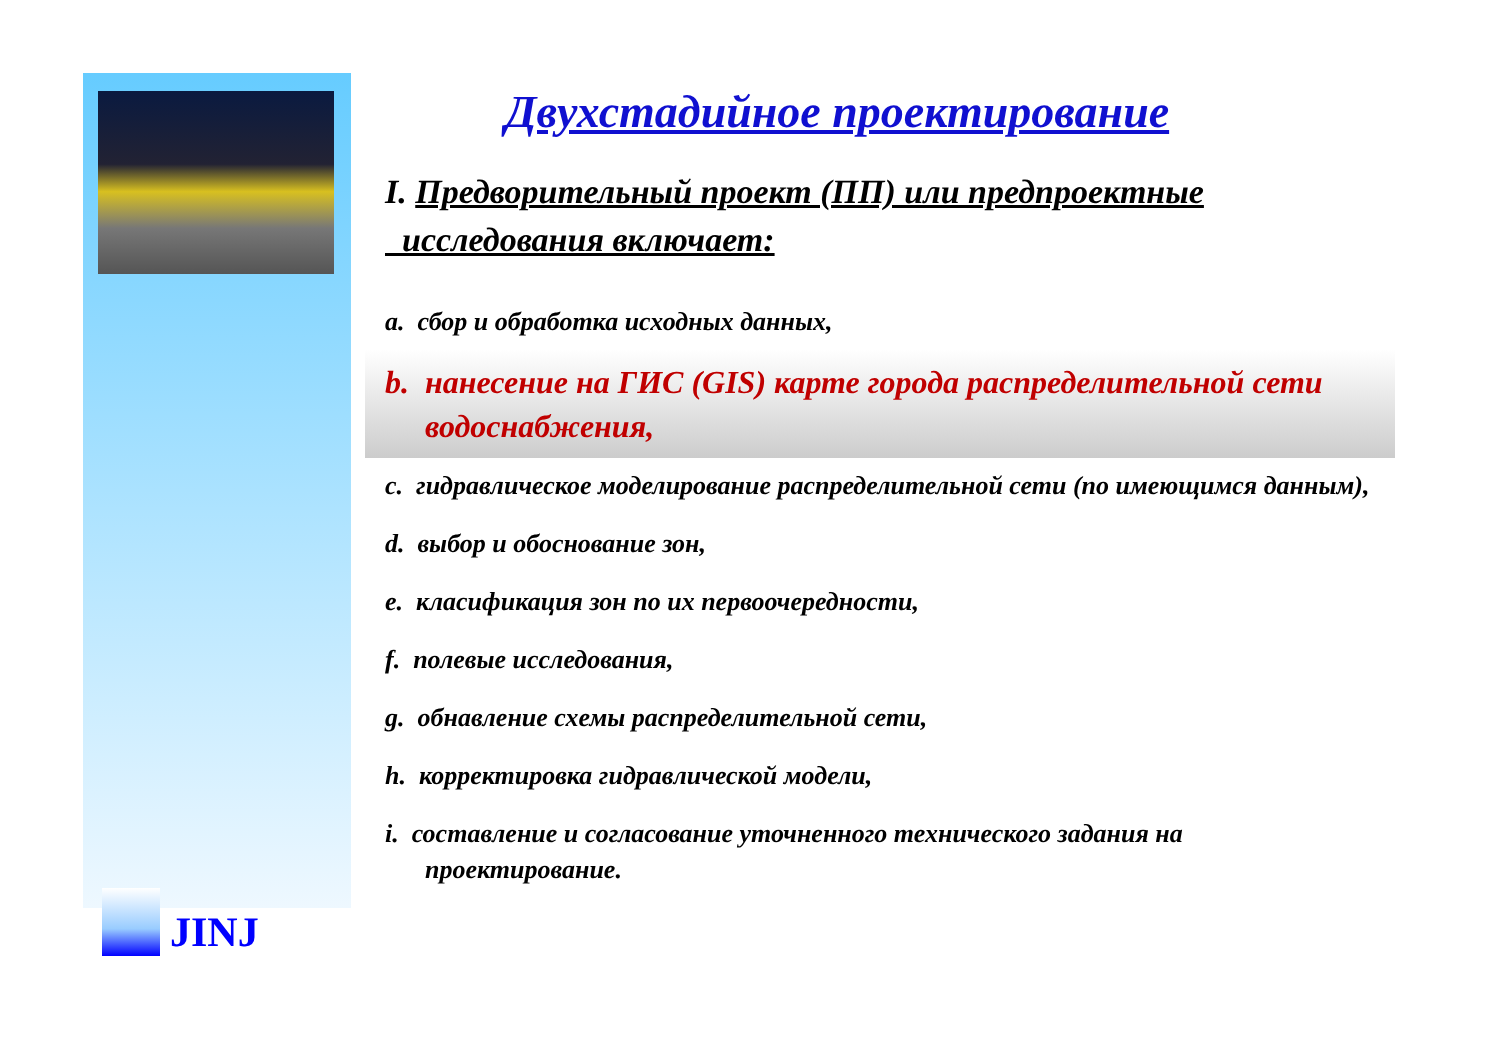JINJ
Двухстадийное проектирование
I. Предворительный проект (ПП) или предпроектные
исследования включает:
a. сбор и обработка исходных данных,
b. нанесение на ГИС (GIS) карте города распределительной сети водоснабжения,
c. гидравлическое моделирование распределительной сети (по имеющимся данным),
d. выбор и обоснование зон,
e. класификация зон по их первоочередности,
f. полевые исследования,
g. обнавление схемы распределительной сети,
h. корректировка гидравлической модели,
i. составление и согласование уточненного технического задания на проектирование.